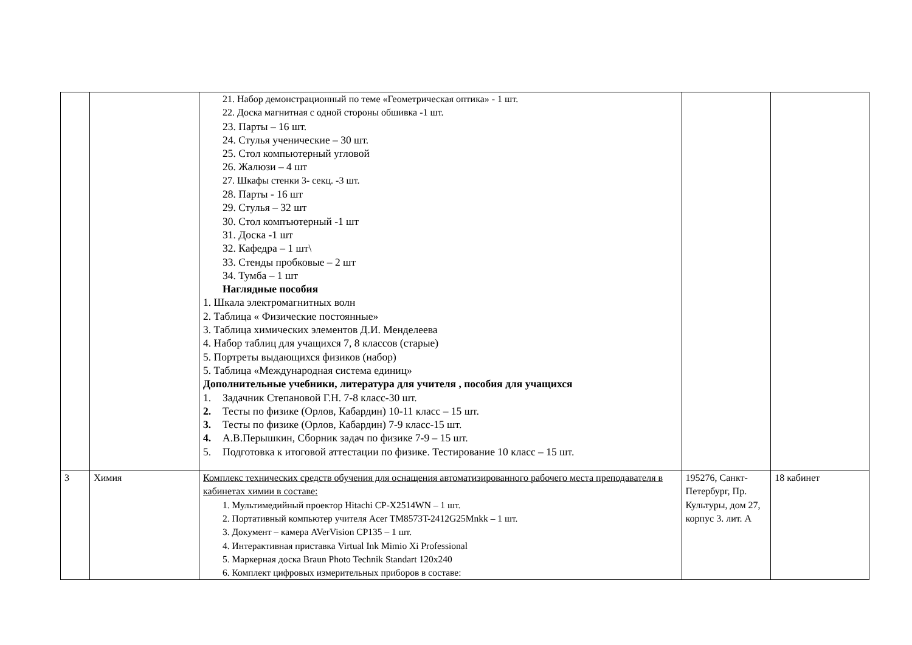| | | 21. Набор демонстрационный по теме «Геометрическая оптика» - 1 шт. 22. Доска магнитная с одной стороны обшивка -1 шт. 23. Парты – 16 шт. 24. Стулья ученические – 30 шт. 25. Стол компьютерный угловой 26. Жалюзи – 4 шт 27. Шкафы стенки 3- секц. -3 шт. 28. Парты - 16 шт 29. Стулья – 32 шт 30. Стол компъютерный -1 шт 31. Доска -1 шт 32. Кафедра – 1 шт\ 33. Стенды пробковые – 2 шт 34. Тумба – 1 шт Наглядные пособия 1. Шкала электромагнитных волн 2. Таблица « Физические постоянные» 3. Таблица химических элементов Д.И. Менделеева 4. Набор таблиц для учащихся 7, 8 классов (старые) 5. Портреты выдающихся физиков (набор) 5. Таблица «Международная система единиц» Дополнительные учебники, литература для учителя , пособия для учащихся 1. Задачник Степановой Г.Н. 7-8 класс-30 шт. 2. Тесты по физике (Орлов, Кабардин) 10-11 класс – 15 шт. 3. Тесты по физике (Орлов, Кабардин) 7-9 класс-15 шт. 4. А.В.Перышкин, Сборник задач по физике 7-9 – 15 шт. 5. Подготовка к итоговой аттестации по физике. Тестирование 10 класс – 15 шт. | | |
| 3 | Химия | Комплекс технических средств обучения для оснащения автоматизированного рабочего места преподавателя в кабинетах химии в составе: 1. Мультимедийный проектор Hitachi CP-X2514WN – 1 шт. 2. Портативный компьютер учителя Acer TM8573T-2412G25Mnkk – 1 шт. 3. Документ – камера AVerVision CP135 – 1 шт. 4. Интерактивная приставка Virtual Ink Mimio Xi Professional 5. Маркерная доска Braun Photo Technik Standart 120x240 6. Комплект цифровых измерительных приборов в составе: | 195276, Санкт-Петербург, Пр. Культуры, дом 27, корпус 3. лит. А | 18 кабинет |